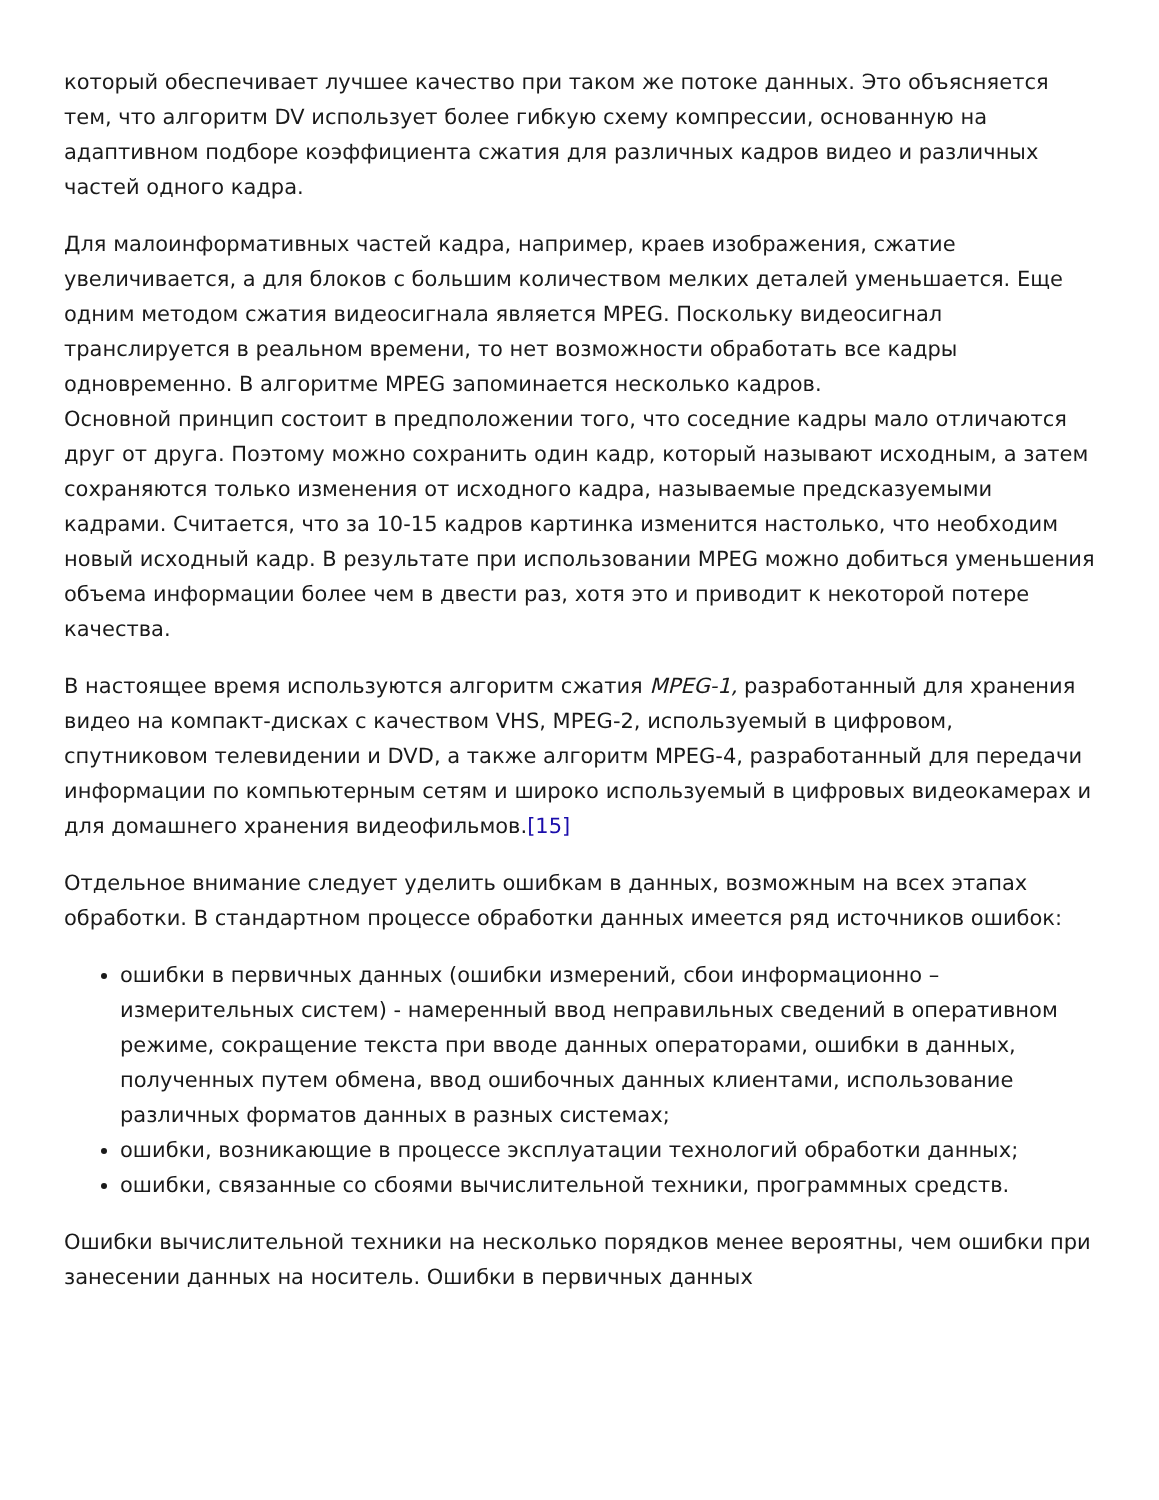который обеспечивает лучшее качество при таком же потоке данных. Это объясняется тем, что алгоритм DV использует более гибкую схему компрессии, основанную на адаптивном подборе коэффициента сжатия для различных кадров видео и различных частей одного кадра.
Для малоинформативных частей кадра, например, краев изображения, сжатие увеличивается, а для блоков с большим количеством мелких деталей уменьшается. Еще одним методом сжатия видеосигнала является MPEG. Поскольку видеосигнал транслируется в реальном времени, то нет возможности обработать все кадры одновременно. В алгоритме MPEG запоминается несколько кадров.
Основной принцип состоит в предположении того, что соседние кадры мало отличаются друг от друга. Поэтому можно сохранить один кадр, который называют исходным, а затем сохраняются только изменения от исходного кадра, называемые предсказуемыми кадрами. Считается, что за 10-15 кадров картинка изменится настолько, что необходим новый исходный кадр. В результате при использовании MPEG можно добиться уменьшения объема информации более чем в двести раз, хотя это и приводит к некоторой потере качества.
В настоящее время используются алгоритм сжатия MPEG-1, разработанный для хранения видео на компакт-дисках с качеством VHS, MPEG-2, используемый в цифровом, спутниковом телевидении и DVD, а также алгоритм MPEG-4, разработанный для передачи информации по компьютерным сетям и широко используемый в цифровых видеокамерах и для домашнего хранения видеофильмов.[15]
Отдельное внимание следует уделить ошибкам в данных, возможным на всех этапах обработки. В стандартном процессе обработки данных имеется ряд источников ошибок:
ошибки в первичных данных (ошибки измерений, сбои информационно – измерительных систем) - намеренный ввод неправильных сведений в оперативном режиме, сокращение текста при вводе данных операторами, ошибки в данных, полученных путем обмена, ввод ошибочных данных клиентами, использование различных форматов данных в разных системах;
ошибки, возникающие в процессе эксплуатации технологий обработки данных;
ошибки, связанные со сбоями вычислительной техники, программных средств.
Ошибки вычислительной техники на несколько порядков менее вероятны, чем ошибки при занесении данных на носитель. Ошибки в первичных данных